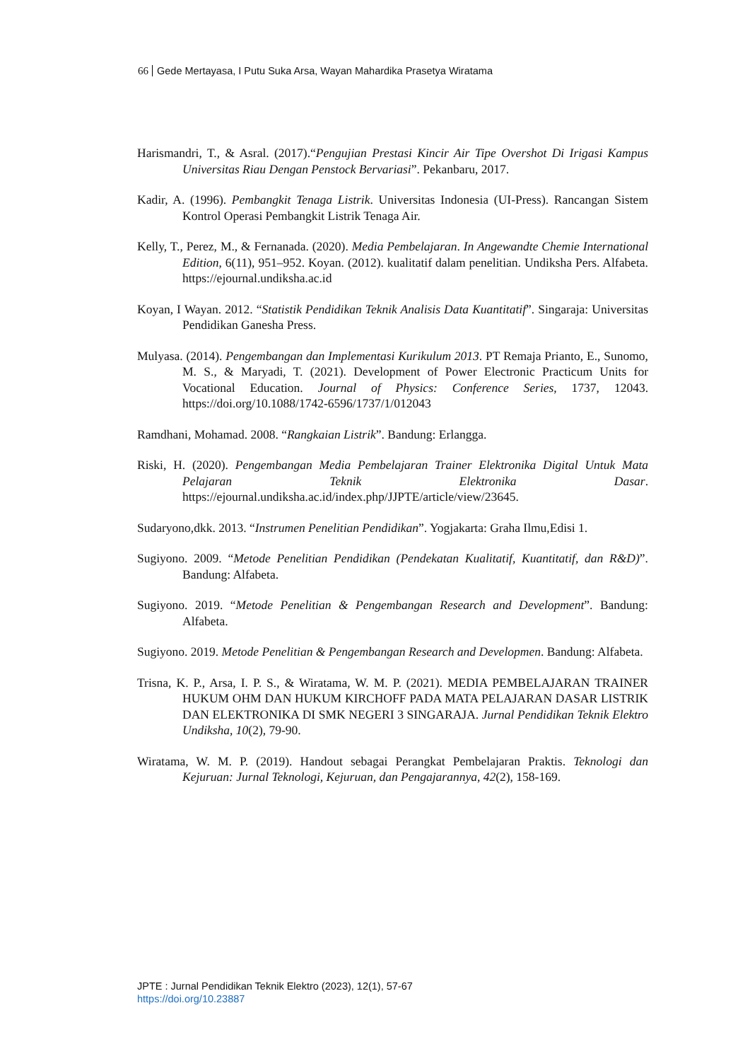66 Gede Mertayasa, I Putu Suka Arsa, Wayan Mahardika Prasetya Wiratama
Harismandri, T., & Asral. (2017).“Pengujian Prestasi Kincir Air Tipe Overshot Di Irigasi Kampus Universitas Riau Dengan Penstock Bervariasi”. Pekanbaru, 2017.
Kadir, A. (1996). Pembangkit Tenaga Listrik. Universitas Indonesia (UI-Press). Rancangan Sistem Kontrol Operasi Pembangkit Listrik Tenaga Air.
Kelly, T., Perez, M., & Fernanada. (2020). Media Pembelajaran. In Angewandte Chemie International Edition, 6(11), 951–952. Koyan. (2012). kualitatif dalam penelitian. Undiksha Pers. Alfabeta. https://ejournal.undiksha.ac.id
Koyan, I Wayan. 2012. “Statistik Pendidikan Teknik Analisis Data Kuantitatif”. Singaraja: Universitas Pendidikan Ganesha Press.
Mulyasa. (2014). Pengembangan dan Implementasi Kurikulum 2013. PT Remaja Prianto, E., Sunomo, M. S., & Maryadi, T. (2021). Development of Power Electronic Practicum Units for Vocational Education. Journal of Physics: Conference Series, 1737, 12043. https://doi.org/10.1088/1742-6596/1737/1/012043
Ramdhani, Mohamad. 2008. “Rangkaian Listrik”. Bandung: Erlangga.
Riski, H. (2020). Pengembangan Media Pembelajaran Trainer Elektronika Digital Untuk Mata Pelajaran Teknik Elektronika Dasar. https://ejournal.undiksha.ac.id/index.php/JJPTE/article/view/23645.
Sudaryono,dkk. 2013. “Instrumen Penelitian Pendidikan”. Yogjakarta: Graha Ilmu,Edisi 1.
Sugiyono. 2009. “Metode Penelitian Pendidikan (Pendekatan Kualitatif, Kuantitatif, dan R&D)”. Bandung: Alfabeta.
Sugiyono. 2019. “Metode Penelitian & Pengembangan Research and Development”. Bandung: Alfabeta.
Sugiyono. 2019. Metode Penelitian & Pengembangan Research and Developmen. Bandung: Alfabeta.
Trisna, K. P., Arsa, I. P. S., & Wiratama, W. M. P. (2021). MEDIA PEMBELAJARAN TRAINER HUKUM OHM DAN HUKUM KIRCHOFF PADA MATA PELAJARAN DASAR LISTRIK DAN ELEKTRONIKA DI SMK NEGERI 3 SINGARAJA. Jurnal Pendidikan Teknik Elektro Undiksha, 10(2), 79-90.
Wiratama, W. M. P. (2019). Handout sebagai Perangkat Pembelajaran Praktis. Teknologi dan Kejuruan: Jurnal Teknologi, Kejuruan, dan Pengajarannya, 42(2), 158-169.
JPTE : Jurnal Pendidikan Teknik Elektro (2023), 12(1), 57-67
https://doi.org/10.23887